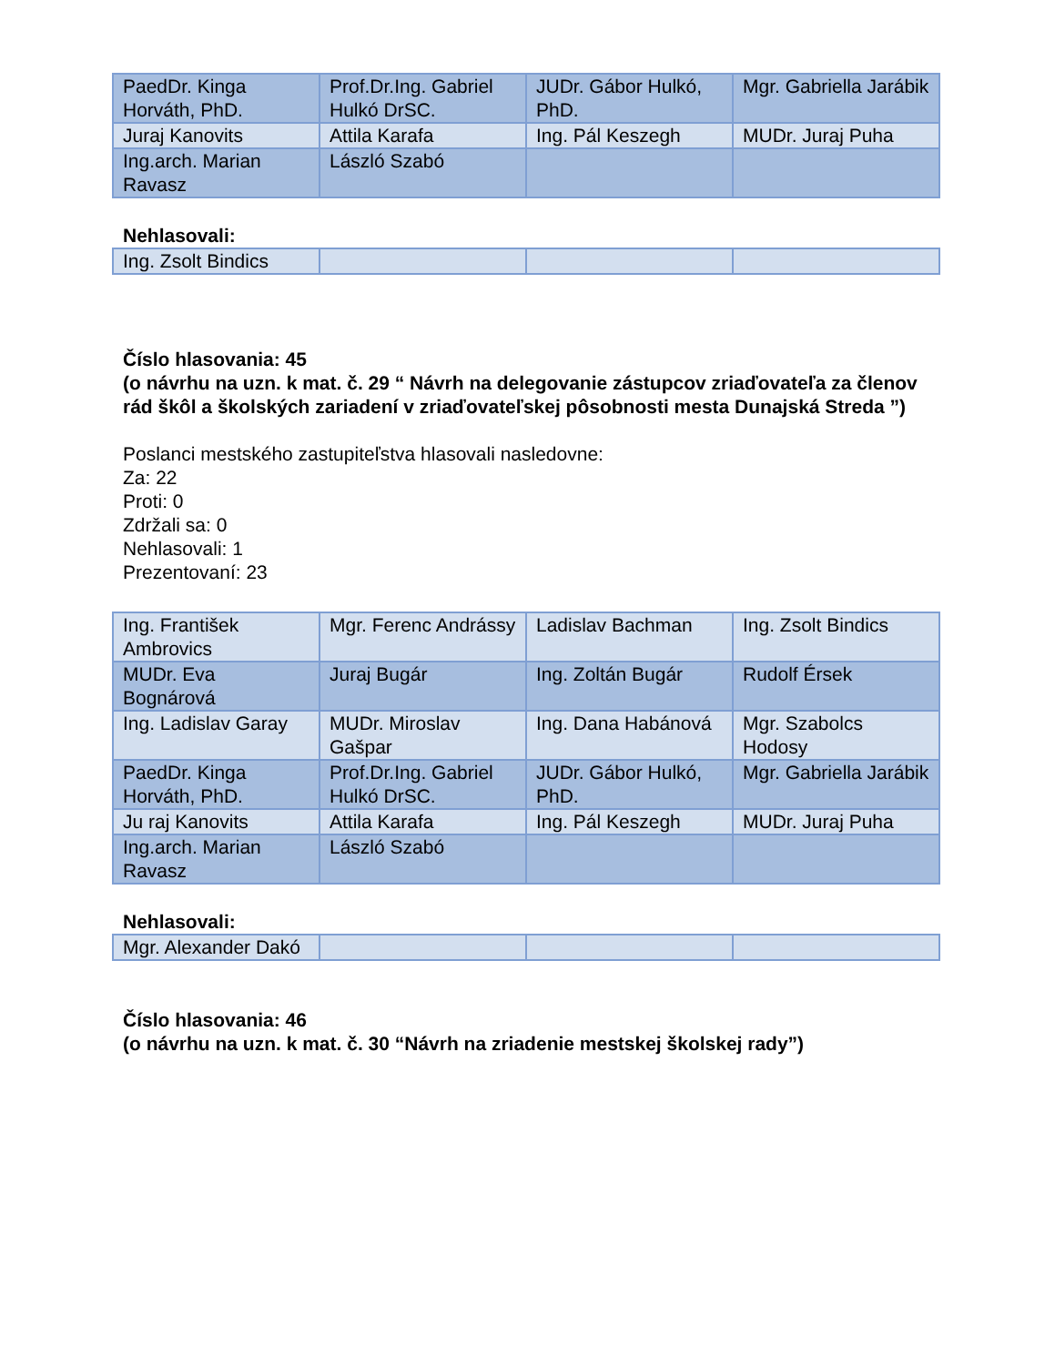| PaedDr. Kinga Horváth, PhD. | Prof.Dr.Ing. Gabriel Hulkó DrSC. | JUDr. Gábor Hulkó, PhD. | Mgr. Gabriella Jarábik |
| Juraj Kanovits | Attila Karafa | Ing. Pál Keszegh | MUDr. Juraj Puha |
| Ing.arch. Marian Ravasz | László Szabó | | |
Nehlasovali:
| Ing. Zsolt Bindics | | | |
Číslo hlasovania: 45
(o návrhu na uzn. k mat. č. 29 “ Návrh na delegovanie zástupcov zriaďovateľa za členov rád škôl a školských zariadení v zriaďovateľskej pôsobnosti mesta Dunajská Streda ”)
Poslanci mestského zastupiteľstva hlasovali nasledovne:
Za: 22
Proti: 0
Zdržali sa: 0
Nehlasovali: 1
Prezentovaní: 23
| Ing. František Ambrovics | Mgr. Ferenc Andrássy | Ladislav Bachman | Ing. Zsolt Bindics |
| MUDr. Eva Bognárová | Juraj Bugár | Ing. Zoltán Bugár | Rudolf Érsek |
| Ing. Ladislav Garay | MUDr. Miroslav Gašpar | Ing. Dana Habánová | Mgr. Szabolcs Hodosy |
| PaedDr. Kinga Horváth, PhD. | Prof.Dr.Ing. Gabriel Hulkó DrSC. | JUDr. Gábor Hulkó, PhD. | Mgr. Gabriella Jarábik |
| Ju raj Kanovits | Attila Karafa | Ing. Pál Keszegh | MUDr. Juraj Puha |
| Ing.arch. Marian Ravasz | László Szabó | | |
Nehlasovali:
| Mgr. Alexander Dakó | | | |
Číslo hlasovania: 46
(o návrhu na uzn. k mat. č. 30 “Návrh na zriadenie mestskej školskej rady”)